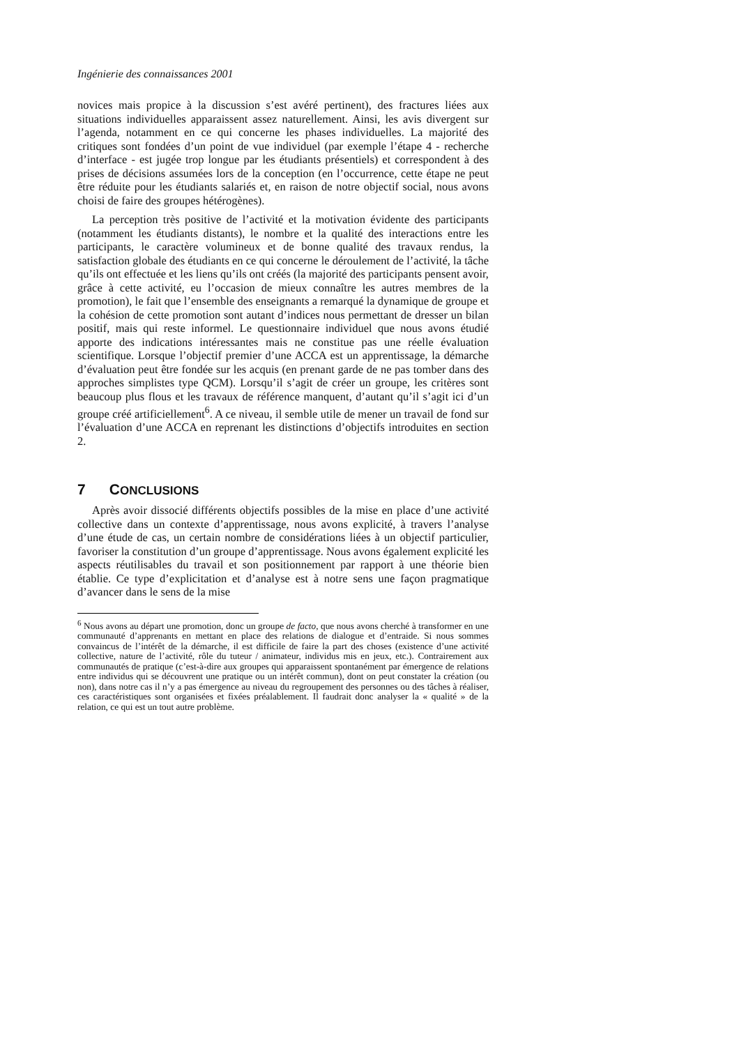Ingénierie des connaissances 2001
novices mais propice à la discussion s’est avéré pertinent), des fractures liées aux situations individuelles apparaissent assez naturellement. Ainsi, les avis divergent sur l’agenda, notamment en ce qui concerne les phases individuelles. La majorité des critiques sont fondées d’un point de vue individuel (par exemple l’étape 4 - recherche d’interface - est jugée trop longue par les étudiants présentiels) et correspondent à des prises de décisions assumées lors de la conception (en l’occurrence, cette étape ne peut être réduite pour les étudiants salariés et, en raison de notre objectif social, nous avons choisi de faire des groupes hétérogènes).
La perception très positive de l’activité et la motivation évidente des participants (notamment les étudiants distants), le nombre et la qualité des interactions entre les participants, le caractère volumineux et de bonne qualité des travaux rendus, la satisfaction globale des étudiants en ce qui concerne le déroulement de l’activité, la tâche qu’ils ont effectuée et les liens qu’ils ont créés (la majorité des participants pensent avoir, grâce à cette activité, eu l’occasion de mieux connaître les autres membres de la promotion), le fait que l’ensemble des enseignants a remarqué la dynamique de groupe et la cohésion de cette promotion sont autant d’indices nous permettant de dresser un bilan positif, mais qui reste informel. Le questionnaire individuel que nous avons étudié apporte des indications intéressantes mais ne constitue pas une réelle évaluation scientifique. Lorsque l’objectif premier d’une ACCA est un apprentissage, la démarche d’évaluation peut être fondée sur les acquis (en prenant garde de ne pas tomber dans des approches simplistes type QCM). Lorsqu’il s’agit de créer un groupe, les critères sont beaucoup plus flous et les travaux de référence manquent, d’autant qu’il s’agit ici d’un groupe créé artificiellement<sup>6</sup>. A ce niveau, il semble utile de mener un travail de fond sur l’évaluation d’une ACCA en reprenant les distinctions d’objectifs introduites en section 2.
7 CONCLUSIONS
Après avoir dissocié différents objectifs possibles de la mise en place d’une activité collective dans un contexte d’apprentissage, nous avons explicité, à travers l’analyse d’une étude de cas, un certain nombre de considérations liées à un objectif particulier, favoriser la constitution d’un groupe d’apprentissage. Nous avons également explicité les aspects réutilisables du travail et son positionnement par rapport à une théorie bien établie. Ce type d’explicitation et d’analyse est à notre sens une façon pragmatique d’avancer dans le sens de la mise
<sup>6</sup> Nous avons au départ une promotion, donc un groupe de facto, que nous avons cherché à transformer en une communauté d’apprenants en mettant en place des relations de dialogue et d’entraide. Si nous sommes convaincus de l’intérêt de la démarche, il est difficile de faire la part des choses (existence d’une activité collective, nature de l’activité, rôle du tuteur / animateur, individus mis en jeux, etc.). Contrairement aux communautés de pratique (c’est-à-dire aux groupes qui apparaissent spontanément par émergence de relations entre individus qui se découvrent une pratique ou un intérêt commun), dont on peut constater la création (ou non), dans notre cas il n’y a pas émergence au niveau du regroupement des personnes ou des tâches à réaliser, ces caractéristiques sont organisées et fixées préalablement. Il faudrait donc analyser la « qualité » de la relation, ce qui est un tout autre problème.